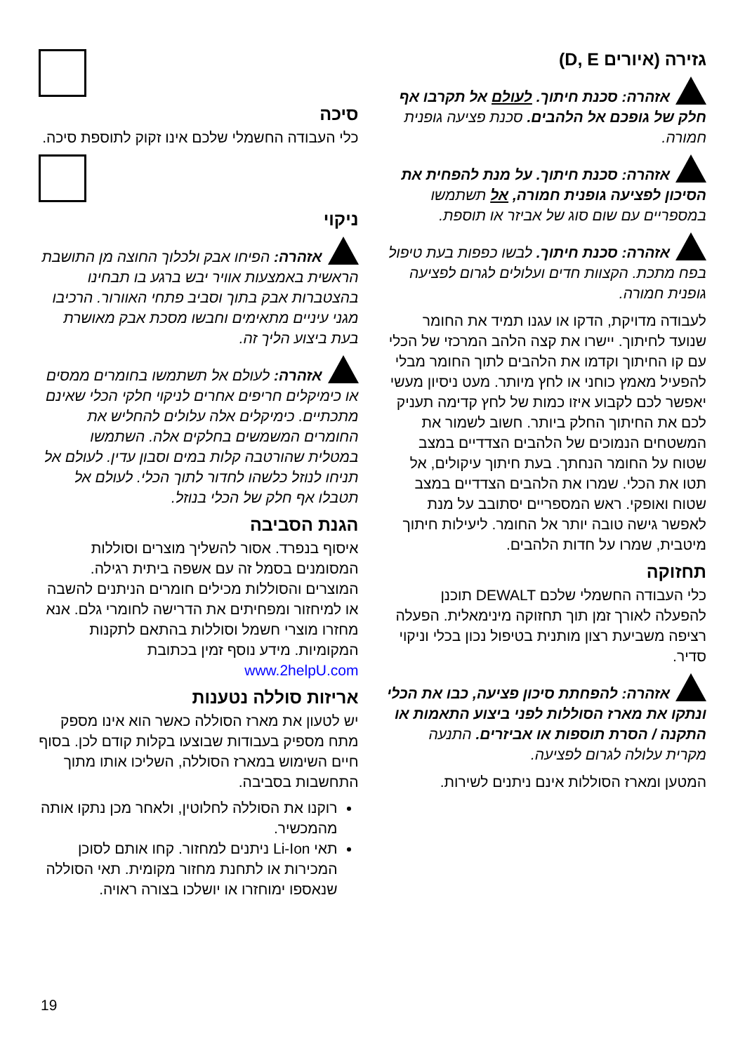גזירה (איורים D, E)
אזהרה: סכנת חיתוך. לעולם אל תקרבו אף חלק של גופכם אל הלהבים. סכנת פציעה גופנית חמורה.
אזהרה: סכנת חיתוך. על מנת להפחית את הסיכון לפציעה גופנית חמורה, אל תשתמשו במספריים עם שום סוג של אביזר או תוספת.
אזהרה: סכנת חיתוך. לבשו כפפות בעת טיפול בפח מתכת. הקצוות חדים ועלולים לגרום לפציעה גופנית חמורה.
לעבודה מדויקת, הדקו או עגנו תמיד את החומר שנועד לחיתוך. יישרו את קצה הלהב המרכזי של הכלי עם קו החיתוך וקדמו את הלהבים לתוך החומר מבלי להפעיל מאמץ כוחני או לחץ מיותר. מעט ניסיון מעשי יאפשר לכם לקבוע איזו כמות של לחץ קדימה תעניק לכם את החיתוך החלק ביותר. חשוב לשמור את המשטחים הנמוכים של הלהבים הצדדיים במצב שטוח על החומר הנחתך. בעת חיתוך עיקולים, אל תטו את הכלי. שמרו את הלהבים הצדדיים במצב שטוח ואופקי. ראש המספריים יסתובב על מנת לאפשר גישה טובה יותר אל החומר. ליעילות חיתוך מיטבית, שמרו על חדות הלהבים.
תחזוקה
כלי העבודה החשמלי שלכם DEWALT תוכנן להפעלה לאורך זמן תוך תחזוקה מינימאלית. הפעלה רציפה משביעת רצון מותנית בטיפול נכון בכלי וניקוי סדיר.
אזהרה: להפחתת סיכון פציעה, כבו את הכלי ונתקו את מארז הסוללות לפני ביצוע התאמות או התקנה / הסרת תוספות או אביזרים. התנעה מקרית עלולה לגרום לפציעה.
המטען ומארז הסוללות אינם ניתנים לשירות.
סיכה
כלי העבודה החשמלי שלכם אינו זקוק לתוספת סיכה.
ניקוי
אזהרה: הפיחו אבק ולכלוך החוצה מן התושבת הראשית באמצעות אוויר יבש ברגע בו תבחינו בהצטברות אבק בתוך וסביב פתחי האוורור. הרכיבו מגני עיניים מתאימים וחבשו מסכת אבק מאושרת בעת ביצוע הליך זה.
אזהרה: לעולם אל תשתמשו בחומרים ממסים או כימיקלים חריפים אחרים לניקוי חלקי הכלי שאינם מתכתיים. כימיקלים אלה עלולים להחליש את החומרים המשמשים בחלקים אלה. השתמשו במטלית שהורטבה קלות במים וסבון עדין. לעולם אל תניחו לנוזל כלשהו לחדור לתוך הכלי. לעולם אל תטבלו אף חלק של הכלי בנוזל.
הגנת הסביבה
איסוף בנפרד. אסור להשליך מוצרים וסוללות המסומנים בסמל זה עם אשפה ביתית רגילה. המוצרים והסוללות מכילים חומרים הניתנים להשבה או למיחזור ומפחיתים את הדרישה לחומרי גלם. אנא מחזרו מוצרי חשמל וסוללות בהתאם לתקנות המקומיות. מידע נוסף זמין בכתובת www.2helpU.com
אריזות סוללה נטענות
יש לטעון את מארז הסוללה כאשר הוא אינו מספק מתח מספיק בעבודות שבוצעו בקלות קודם לכן. בסוף חיים השימוש במארז הסוללה, השליכו אותו מתוך התחשבות בסביבה.
רוקנו את הסוללה לחלוטין, ולאחר מכן נתקו אותה מהמכשיר.
תאי Li-Ion ניתנים למחזור. קחו אותם לסוכן המכירות או לתחנת מחזור מקומית. תאי הסוללה שנאספו ימוחזרו או יושלכו בצורה ראויה.
19